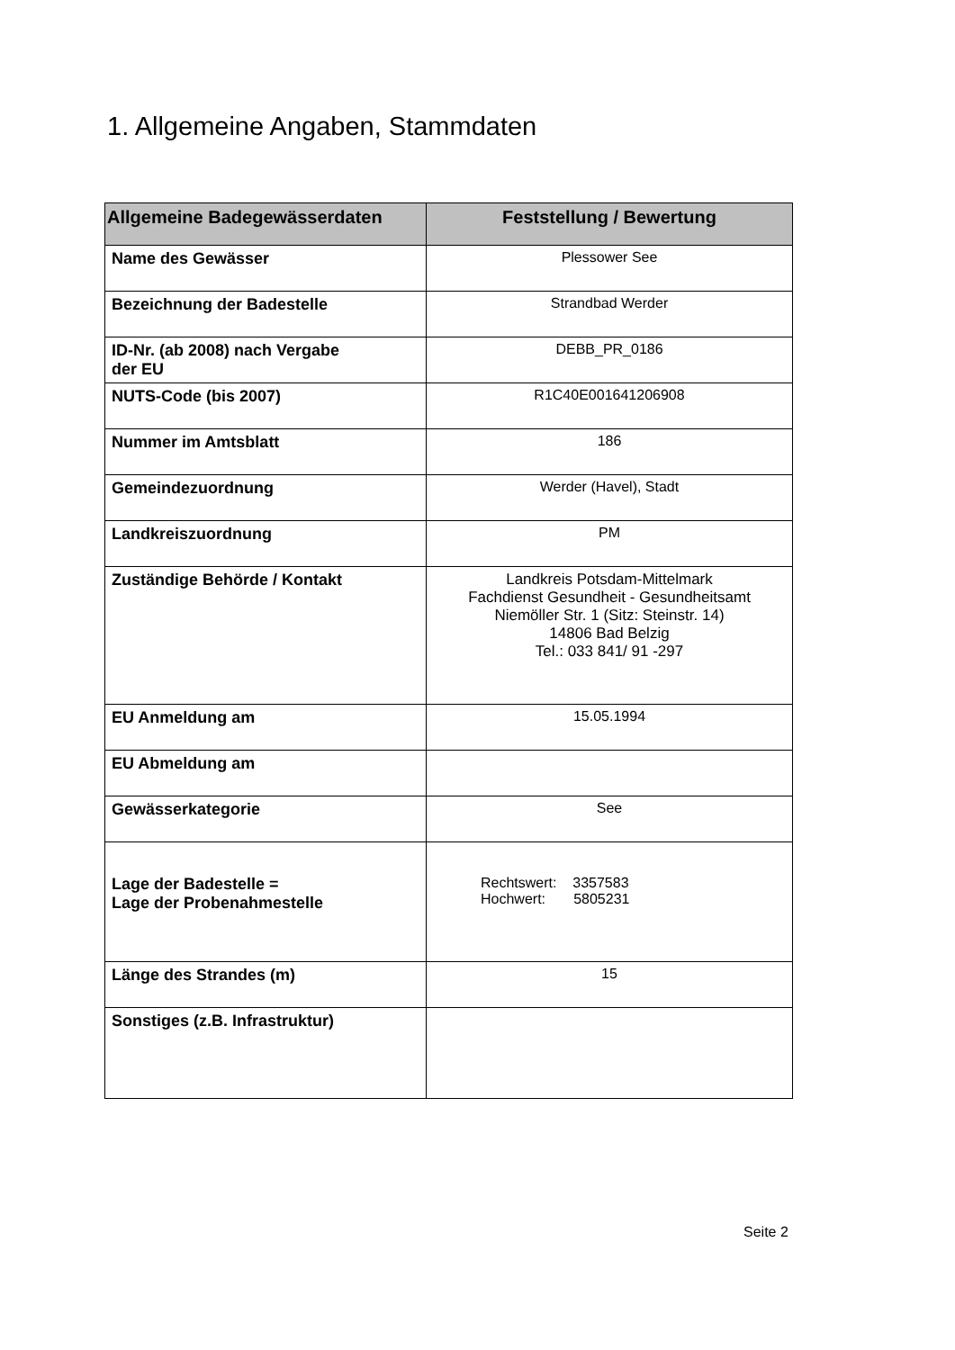1. Allgemeine Angaben, Stammdaten
| Allgemeine Badegewässerdaten | Feststellung / Bewertung |
| --- | --- |
| Name des Gewässer | Plessower See |
| Bezeichnung der Badestelle | Strandbad Werder |
| ID-Nr. (ab 2008) nach Vergabe der EU | DEBB_PR_0186 |
| NUTS-Code (bis 2007) | R1C40E001641206908 |
| Nummer im Amtsblatt | 186 |
| Gemeindezuordnung | Werder (Havel), Stadt |
| Landkreiszuordnung | PM |
| Zuständige Behörde / Kontakt | Landkreis Potsdam-Mittelmark Fachdienst Gesundheit - Gesundheitsamt Niemöller Str. 1 (Sitz: Steinstr. 14) 14806 Bad Belzig Tel.: 033 841/ 91 -297 |
| EU Anmeldung am | 15.05.1994 |
| EU Abmeldung am | |
| Gewässerkategorie | See |
| Lage der Badestelle = Lage der Probenahmestelle | Rechtswert: 3357583 Hochwert: 5805231 |
| Länge des Strandes (m) | 15 |
| Sonstiges (z.B. Infrastruktur) | |
Seite 2